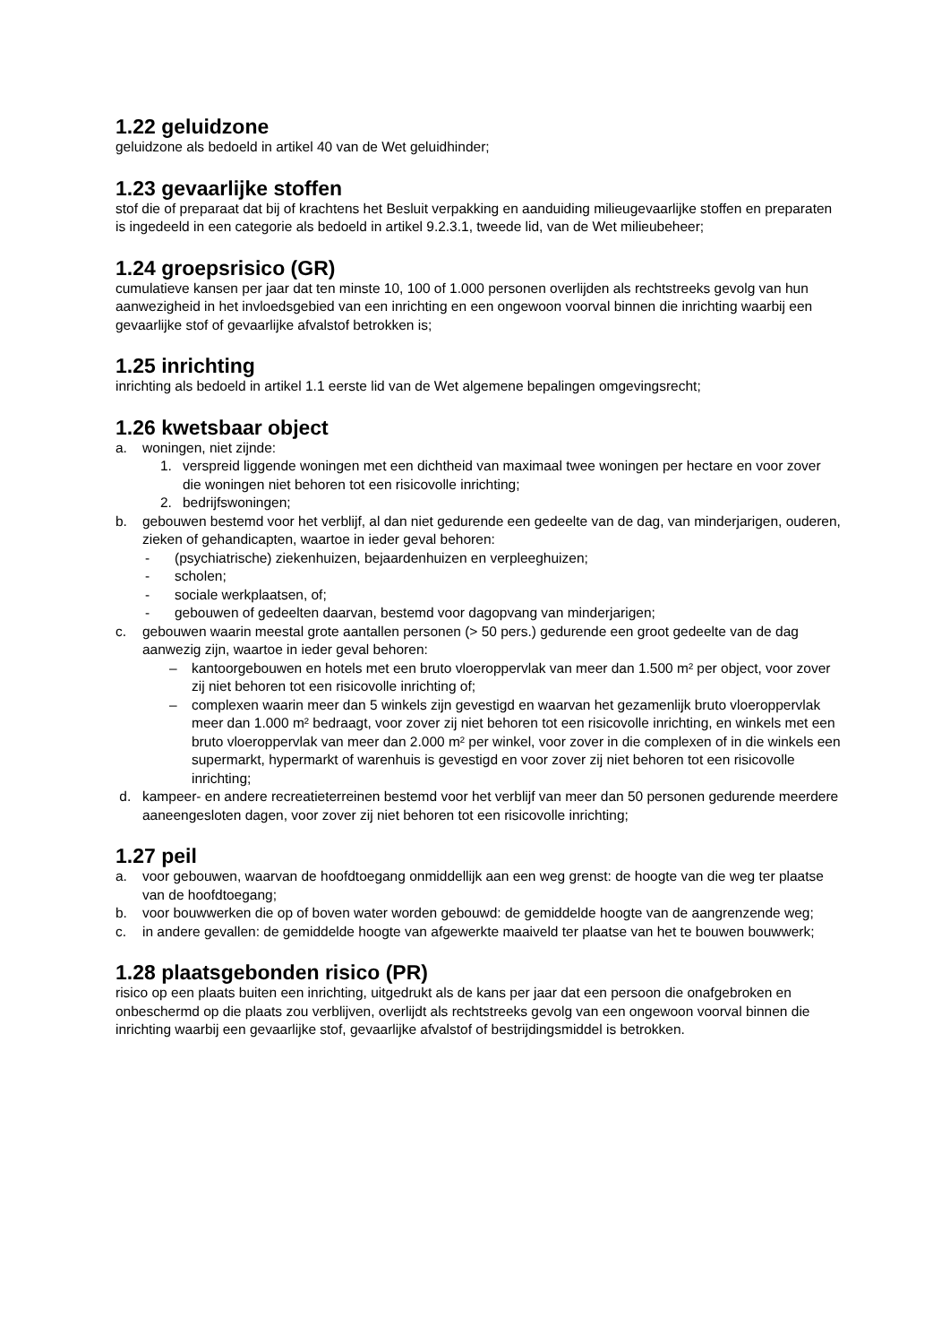1.22 geluidzone
geluidzone als bedoeld in artikel 40 van de Wet geluidhinder;
1.23 gevaarlijke stoffen
stof die of preparaat dat bij of krachtens het Besluit verpakking en aanduiding milieugevaarlijke stoffen en preparaten is ingedeeld in een categorie als bedoeld in artikel 9.2.3.1, tweede lid, van de Wet milieubeheer;
1.24 groepsrisico (GR)
cumulatieve kansen per jaar dat ten minste 10, 100 of 1.000 personen overlijden als rechtstreeks gevolg van hun aanwezigheid in het invloedsgebied van een inrichting en een ongewoon voorval binnen die inrichting waarbij een gevaarlijke stof of gevaarlijke afvalstof betrokken is;
1.25 inrichting
inrichting als bedoeld in artikel 1.1 eerste lid van de Wet algemene bepalingen omgevingsrecht;
1.26 kwetsbaar object
a. woningen, niet zijnde:
1. verspreid liggende woningen met een dichtheid van maximaal twee woningen per hectare en voor zover die woningen niet behoren tot een risicovolle inrichting;
2. bedrijfswoningen;
b. gebouwen bestemd voor het verblijf, al dan niet gedurende een gedeelte van de dag, van minderjarigen, ouderen, zieken of gehandicapten, waartoe in ieder geval behoren:
- (psychiatrische) ziekenhuizen, bejaardenhuizen en verpleeghuizen;
- scholen;
- sociale werkplaatsen, of;
- gebouwen of gedeelten daarvan, bestemd voor dagopvang van minderjarigen;
c. gebouwen waarin meestal grote aantallen personen (> 50 pers.) gedurende een groot gedeelte van de dag aanwezig zijn, waartoe in ieder geval behoren:
– kantoorgebouwen en hotels met een bruto vloeroppervlak van meer dan 1.500 m² per object, voor zover zij niet behoren tot een risicovolle inrichting of;
– complexen waarin meer dan 5 winkels zijn gevestigd en waarvan het gezamenlijk bruto vloeroppervlak meer dan 1.000 m² bedraagt, voor zover zij niet behoren tot een risicovolle inrichting, en winkels met een bruto vloeroppervlak van meer dan 2.000 m² per winkel, voor zover in die complexen of in die winkels een supermarkt, hypermarkt of warenhuis is gevestigd en voor zover zij niet behoren tot een risicovolle inrichting;
d. kampeer- en andere recreatieterreinen bestemd voor het verblijf van meer dan 50 personen gedurende meerdere aaneengesloten dagen, voor zover zij niet behoren tot een risicovolle inrichting;
1.27 peil
a. voor gebouwen, waarvan de hoofdtoegang onmiddellijk aan een weg grenst: de hoogte van die weg ter plaatse van de hoofdtoegang;
b. voor bouwwerken die op of boven water worden gebouwd: de gemiddelde hoogte van de aangrenzende weg;
c. in andere gevallen: de gemiddelde hoogte van afgewerkte maaiveld ter plaatse van het te bouwen bouwwerk;
1.28 plaatsgebonden risico (PR)
risico op een plaats buiten een inrichting, uitgedrukt als de kans per jaar dat een persoon die onafgebroken en onbeschermd op die plaats zou verblijven, overlijdt als rechtstreeks gevolg van een ongewoon voorval binnen die inrichting waarbij een gevaarlijke stof, gevaarlijke afvalstof of bestrijdingsmiddel is betrokken.